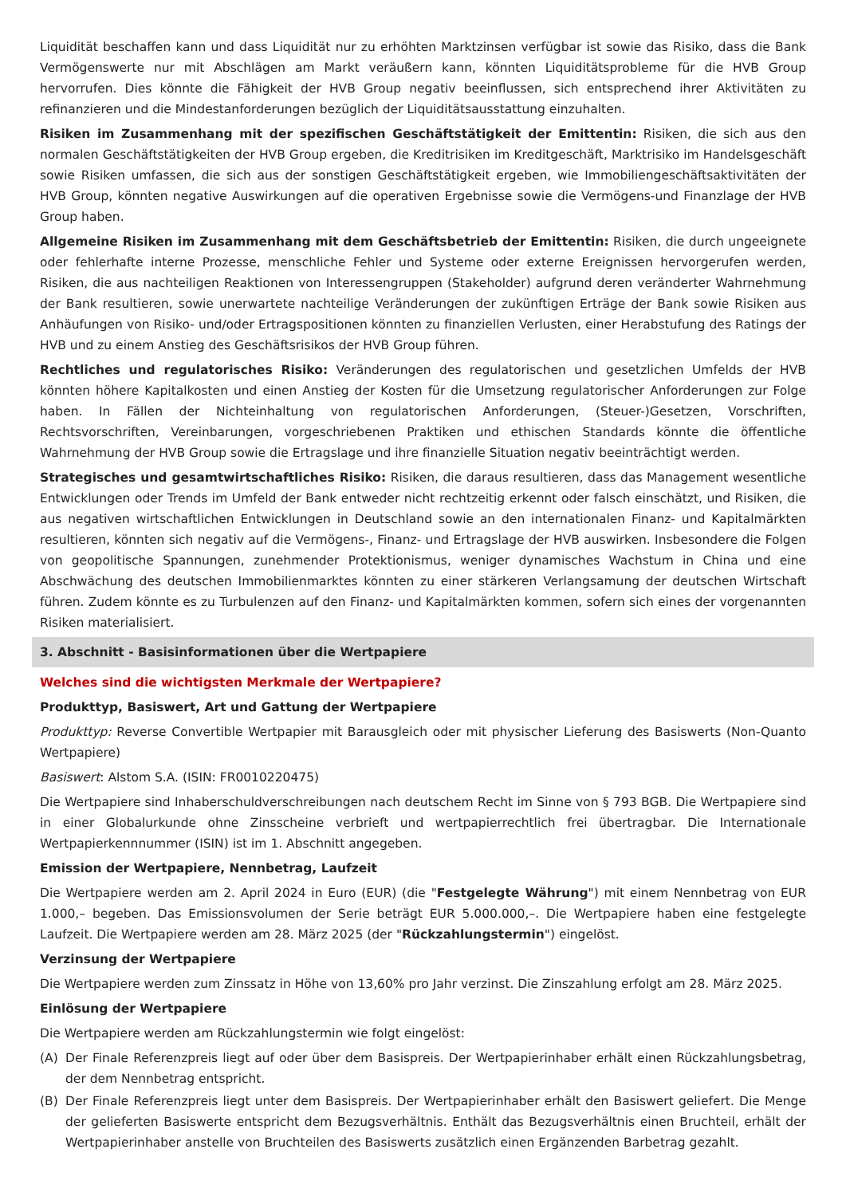Liquidität beschaffen kann und dass Liquidität nur zu erhöhten Marktzinsen verfügbar ist sowie das Risiko, dass die Bank Vermögenswerte nur mit Abschlägen am Markt veräußern kann, könnten Liquiditätsprobleme für die HVB Group hervorrufen. Dies könnte die Fähigkeit der HVB Group negativ beeinflussen, sich entsprechend ihrer Aktivitäten zu refinanzieren und die Mindestanforderungen bezüglich der Liquiditätsausstattung einzuhalten.
Risiken im Zusammenhang mit der spezifischen Geschäftstätigkeit der Emittentin: Risiken, die sich aus den normalen Geschäftstätigkeiten der HVB Group ergeben, die Kreditrisiken im Kreditgeschäft, Marktrisiko im Handelsgeschäft sowie Risiken umfassen, die sich aus der sonstigen Geschäftstätigkeit ergeben, wie Immobiliengeschäftsaktivitäten der HVB Group, könnten negative Auswirkungen auf die operativen Ergebnisse sowie die Vermögens-und Finanzlage der HVB Group haben.
Allgemeine Risiken im Zusammenhang mit dem Geschäftsbetrieb der Emittentin: Risiken, die durch ungeeignete oder fehlerhafte interne Prozesse, menschliche Fehler und Systeme oder externe Ereignissen hervorgerufen werden, Risiken, die aus nachteiligen Reaktionen von Interessengruppen (Stakeholder) aufgrund deren veränderter Wahrnehmung der Bank resultieren, sowie unerwartete nachteilige Veränderungen der zukünftigen Erträge der Bank sowie Risiken aus Anhäufungen von Risiko- und/oder Ertragspositionen könnten zu finanziellen Verlusten, einer Herabstufung des Ratings der HVB und zu einem Anstieg des Geschäftsrisikos der HVB Group führen.
Rechtliches und regulatorisches Risiko: Veränderungen des regulatorischen und gesetzlichen Umfelds der HVB könnten höhere Kapitalkosten und einen Anstieg der Kosten für die Umsetzung regulatorischer Anforderungen zur Folge haben. In Fällen der Nichteinhaltung von regulatorischen Anforderungen, (Steuer-)Gesetzen, Vorschriften, Rechtsvorschriften, Vereinbarungen, vorgeschriebenen Praktiken und ethischen Standards könnte die öffentliche Wahrnehmung der HVB Group sowie die Ertragslage und ihre finanzielle Situation negativ beeinträchtigt werden.
Strategisches und gesamtwirtschaftliches Risiko: Risiken, die daraus resultieren, dass das Management wesentliche Entwicklungen oder Trends im Umfeld der Bank entweder nicht rechtzeitig erkennt oder falsch einschätzt, und Risiken, die aus negativen wirtschaftlichen Entwicklungen in Deutschland sowie an den internationalen Finanz- und Kapitalmärkten resultieren, könnten sich negativ auf die Vermögens-, Finanz- und Ertragslage der HVB auswirken. Insbesondere die Folgen von geopolitische Spannungen, zunehmender Protektionismus, weniger dynamisches Wachstum in China und eine Abschwächung des deutschen Immobilienmarktes könnten zu einer stärkeren Verlangsamung der deutschen Wirtschaft führen. Zudem könnte es zu Turbulenzen auf den Finanz- und Kapitalmärkten kommen, sofern sich eines der vorgenannten Risiken materialisiert.
3. Abschnitt - Basisinformationen über die Wertpapiere
Welches sind die wichtigsten Merkmale der Wertpapiere?
Produkttyp, Basiswert, Art und Gattung der Wertpapiere
Produkttyp: Reverse Convertible Wertpapier mit Barausgleich oder mit physischer Lieferung des Basiswerts (Non-Quanto Wertpapiere)
Basiswert: Alstom S.A. (ISIN: FR0010220475)
Die Wertpapiere sind Inhaberschuldverschreibungen nach deutschem Recht im Sinne von § 793 BGB. Die Wertpapiere sind in einer Globalurkunde ohne Zinsscheine verbrieft und wertpapierrechtlich frei übertragbar. Die Internationale Wertpapierkennnummer (ISIN) ist im 1. Abschnitt angegeben.
Emission der Wertpapiere, Nennbetrag, Laufzeit
Die Wertpapiere werden am 2. April 2024 in Euro (EUR) (die "Festgelegte Währung") mit einem Nennbetrag von EUR 1.000,– begeben. Das Emissionsvolumen der Serie beträgt EUR 5.000.000,–. Die Wertpapiere haben eine festgelegte Laufzeit. Die Wertpapiere werden am 28. März 2025 (der "Rückzahlungstermin") eingelöst.
Verzinsung der Wertpapiere
Die Wertpapiere werden zum Zinssatz in Höhe von 13,60% pro Jahr verzinst. Die Zinszahlung erfolgt am 28. März 2025.
Einlösung der Wertpapiere
Die Wertpapiere werden am Rückzahlungstermin wie folgt eingelöst:
(A) Der Finale Referenzpreis liegt auf oder über dem Basispreis. Der Wertpapierinhaber erhält einen Rückzahlungsbetrag, der dem Nennbetrag entspricht.
(B) Der Finale Referenzpreis liegt unter dem Basispreis. Der Wertpapierinhaber erhält den Basiswert geliefert. Die Menge der gelieferten Basiswerte entspricht dem Bezugsverhältnis. Enthält das Bezugsverhältnis einen Bruchteil, erhält der Wertpapierinhaber anstelle von Bruchteilen des Basiswerts zusätzlich einen Ergänzenden Barbetrag gezahlt.